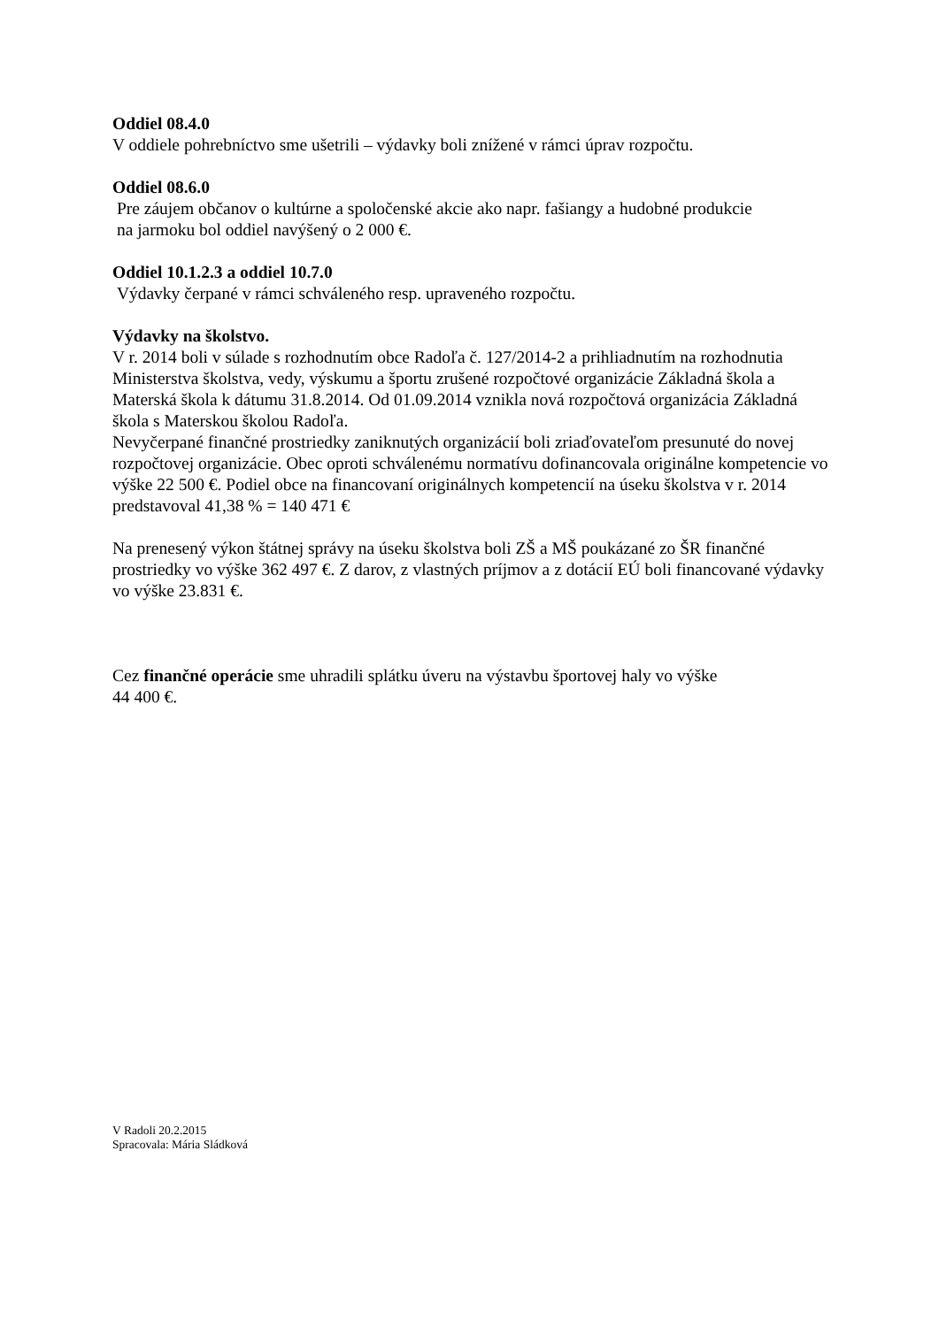Oddiel 08.4.0
V oddiele pohrebníctvo sme ušetrili – výdavky boli znížené v rámci úprav rozpočtu.
Oddiel 08.6.0
Pre záujem občanov o kultúrne a spoločenské akcie ako napr. fašiangy a hudobné produkcie
na jarmoku bol oddiel navýšený o 2 000 €.
Oddiel 10.1.2.3 a oddiel 10.7.0
Výdavky čerpané v rámci schváleného resp. upraveného rozpočtu.
Výdavky na školstvo.
V r. 2014 boli v súlade s rozhodnutím obce Radoľa č. 127/2014-2 a prihliadnutím na rozhodnutia Ministerstva školstva, vedy, výskumu a športu zrušené rozpočtové organizácie Základná škola a Materská škola k dátumu 31.8.2014. Od 01.09.2014 vznikla nová rozpočtová organizácia Základná škola s Materskou školou Radoľa.
Nevyčerpané finančné prostriedky zaniknutých organizácií boli zriaďovateľom presunuté do novej rozpočtovej organizácie. Obec oproti schválenému normatívu dofinancovala originálne kompetencie vo výške 22 500 €. Podiel obce na financovaní originálnych kompetencií na úseku školstva v r. 2014 predstavoval 41,38 % = 140 471 €
Na prenesený výkon štátnej správy na úseku školstva boli ZŠ a MŠ poukázané zo ŠR finančné prostriedky vo výške 362 497 €. Z darov, z vlastných príjmov a z dotácií EÚ boli financované výdavky vo výške 23.831 €.
Cez finančné operácie sme uhradili splátku úveru na výstavbu športovej haly vo výške
44 400 €.
V Radoli 20.2.2015
Spracovala: Mária Sládková